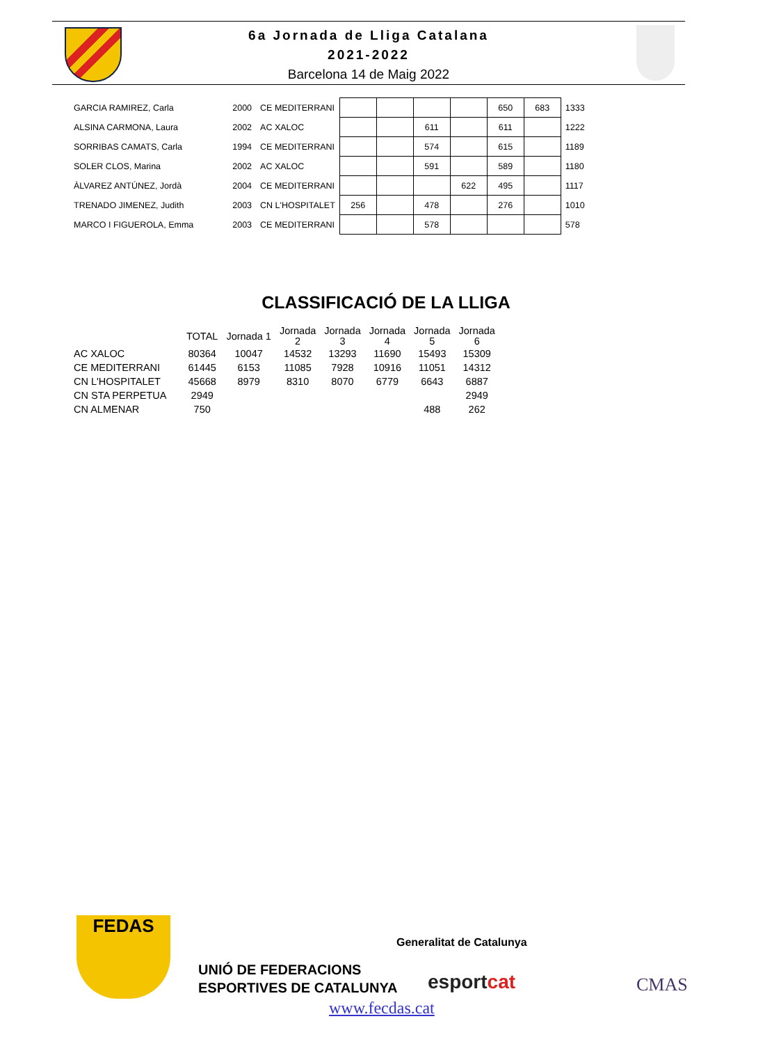6a Jornada de Lliga Catalana
2021-2022
Barcelona 14 de Maig 2022
| GARCIA RAMIREZ, Carla | 2000 | CE MEDITERRANI | | | | | 650 | 683 | 1333 |
| ALSINA CARMONA, Laura | 2002 | AC XALOC | | | 611 | | 611 | | 1222 |
| SORRIBAS CAMATS, Carla | 1994 | CE MEDITERRANI | | | 574 | | 615 | | 1189 |
| SOLER CLOS, Marina | 2002 | AC XALOC | | | 591 | | 589 | | 1180 |
| ÀLVAREZ ANTÚNEZ, Jordà | 2004 | CE MEDITERRANI | | | | 622 | 495 | | 1117 |
| TRENADO JIMENEZ, Judith | 2003 | CN L'HOSPITALET | 256 | | 478 | | 276 | | 1010 |
| MARCO I FIGUEROLA, Emma | 2003 | CE MEDITERRANI | | | 578 | | | | 578 |
CLASSIFICACIÓ DE LA LLIGA
| | TOTAL | Jornada 1 | Jornada 2 | Jornada 3 | Jornada 4 | Jornada 5 | Jornada 6 |
| --- | --- | --- | --- | --- | --- | --- | --- |
| AC XALOC | 80364 | 10047 | 14532 | 13293 | 11690 | 15493 | 15309 |
| CE MEDITERRANI | 61445 | 6153 | 11085 | 7928 | 10916 | 11051 | 14312 |
| CN L'HOSPITALET | 45668 | 8979 | 8310 | 8070 | 6779 | 6643 | 6887 |
| CN STA PERPETUA | 2949 | | | | | | 2949 |
| CN ALMENAR | 750 | | | | | 488 | 262 |
FEDAS
UNIÓ DE FEDERACIONS
ESPORTIVES DE CATALUNYA
Generalitat de Catalunya
esportcat CMAS
www.fecdas.cat